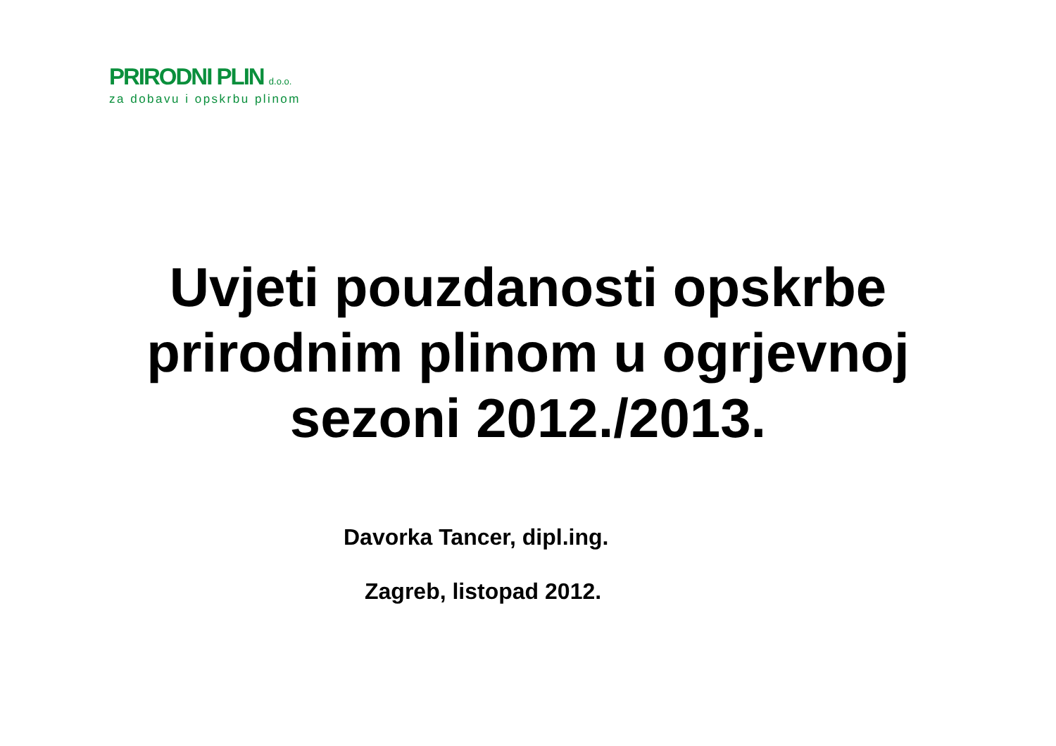PRIRODNI PLIN d.o.o.
za dobavu i opskrbu plinom
Uvjeti pouzdanosti opskrbe
prirodnim plinom u ogrjevnoj
sezoni 2012./2013.
Davorka Tancer, dipl.ing.
Zagreb, listopad 2012.